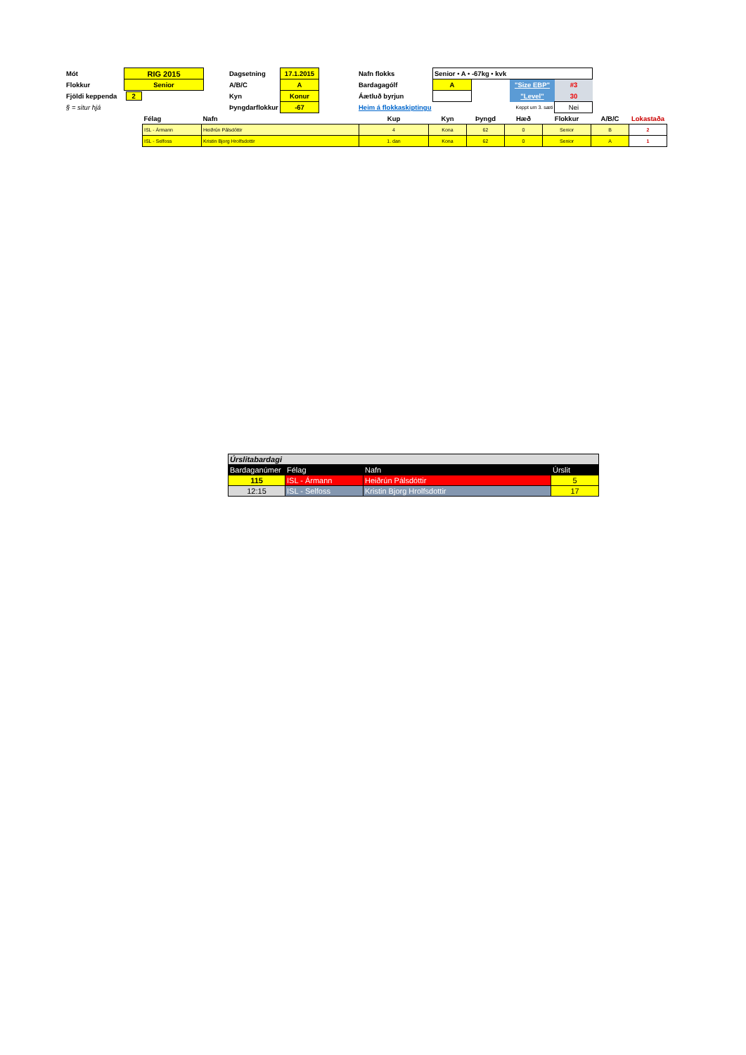| Mót | RIG 2015 | | Dagsetning | 17.1.2015 | | Nafn flokks | Senior • A • -67kg • kvk | | | |
| Flokkur | Senior | | A/B/C | A | | Bardagagólf | A | | "Size EBP" | #3 |
| Fjöldi keppenda | 2 | | Kyn | Konur | | Áætluð byrjun | | | "Level" | 30 |
| § = situr hjá | | | Þyngdarflokkur | -67 | | Heim á flokkaskiptingu | | Keppt um 3. sæti | | Nei |
| Félag | Nafn | Kup | Kyn | Þyngd | Hæð | Flokkur | A/B/C | Lokastaða |
| ISL - Ármann | Heiðrún Pálsdóttir | 4 | Kona | 62 | 0 | Senior | B | 2 |
| ISL - Selfoss | Kristin Bjorg Hrolfsdottir | 1. dan | Kona | 62 | 0 | Senior | A | 1 |
| Úrslitabardagi | | | |
| Bardaganúmer | Félag | Nafn | Úrslit |
| 115 | ISL - Ármann | Heiðrún Pálsdóttir | 5 |
| 12:15 | ISL - Selfoss | Kristin Bjorg Hrolfsdottir | 17 |